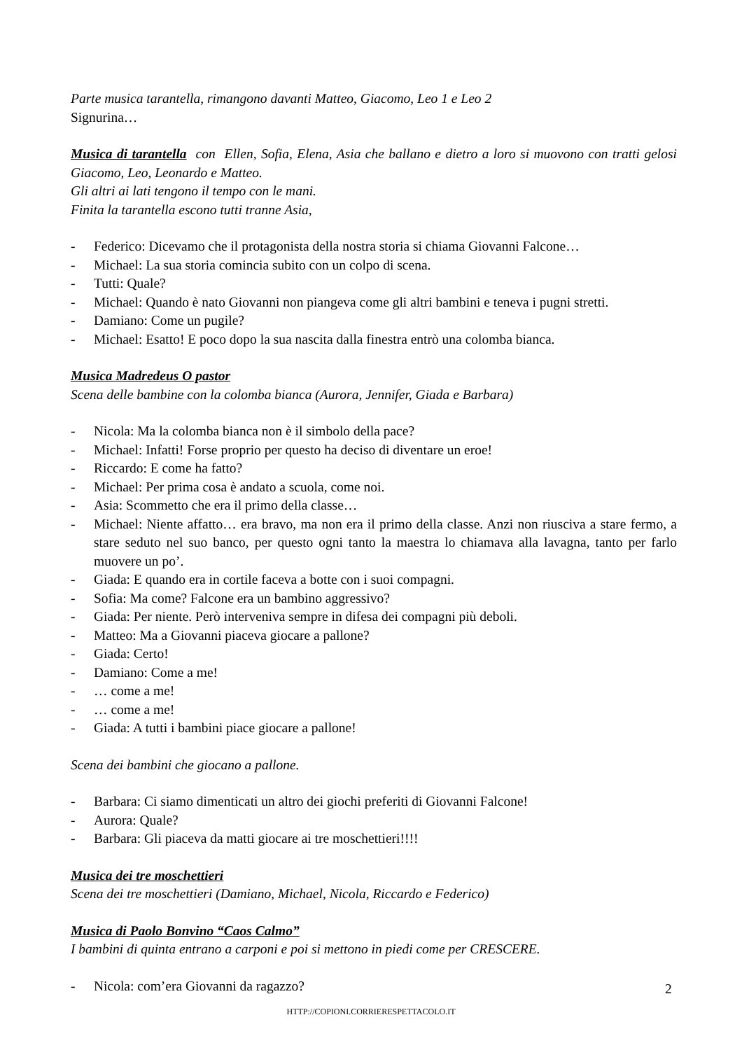Parte musica tarantella, rimangono davanti Matteo, Giacomo, Leo 1 e Leo 2
Signurina…
Musica di tarantella con Ellen, Sofia, Elena, Asia che ballano e dietro a loro si muovono con tratti gelosi Giacomo, Leo, Leonardo e Matteo.
Gli altri ai lati tengono il tempo con le mani.
Finita la tarantella escono tutti tranne Asia,
- Federico: Dicevamo che il protagonista della nostra storia si chiama Giovanni Falcone…
- Michael: La sua storia comincia subito con un colpo di scena.
- Tutti: Quale?
- Michael: Quando è nato Giovanni non piangeva come gli altri bambini e teneva i pugni stretti.
- Damiano: Come un pugile?
- Michael: Esatto! E poco dopo la sua nascita dalla finestra entrò una colomba bianca.
Musica Madredeus O pastor
Scena delle bambine con la colomba bianca (Aurora, Jennifer, Giada e Barbara)
- Nicola: Ma la colomba bianca non è il simbolo della pace?
- Michael: Infatti! Forse proprio per questo ha deciso di diventare un eroe!
- Riccardo: E come ha fatto?
- Michael: Per prima cosa è andato a scuola, come noi.
- Asia: Scommetto che era il primo della classe…
- Michael: Niente affatto… era bravo, ma non era il primo della classe. Anzi non riusciva a stare fermo, a stare seduto nel suo banco, per questo ogni tanto la maestra lo chiamava alla lavagna, tanto per farlo muovere un po’.
- Giada: E quando era in cortile faceva a botte con i suoi compagni.
- Sofia: Ma come? Falcone era un bambino aggressivo?
- Giada: Per niente. Però interveniva sempre in difesa dei compagni più deboli.
- Matteo: Ma a Giovanni piaceva giocare a pallone?
- Giada: Certo!
- Damiano: Come a me!
- … come a me!
- … come a me!
- Giada: A tutti i bambini piace giocare a pallone!
Scena dei bambini che giocano a pallone.
- Barbara: Ci siamo dimenticati un altro dei giochi preferiti di Giovanni Falcone!
- Aurora: Quale?
- Barbara: Gli piaceva da matti giocare ai tre moschettieri!!!!
Musica dei tre moschettieri
Scena dei tre moschettieri (Damiano, Michael, Nicola, Riccardo e Federico)
Musica di Paolo Bonvino “Caos Calmo”
I bambini di quinta entrano a carponi e poi si mettono in piedi come per CRESCERE.
- Nicola: com’era Giovanni da ragazzo?
2
HTTP://COPIONI.CORRIERESPETTACOLO.IT